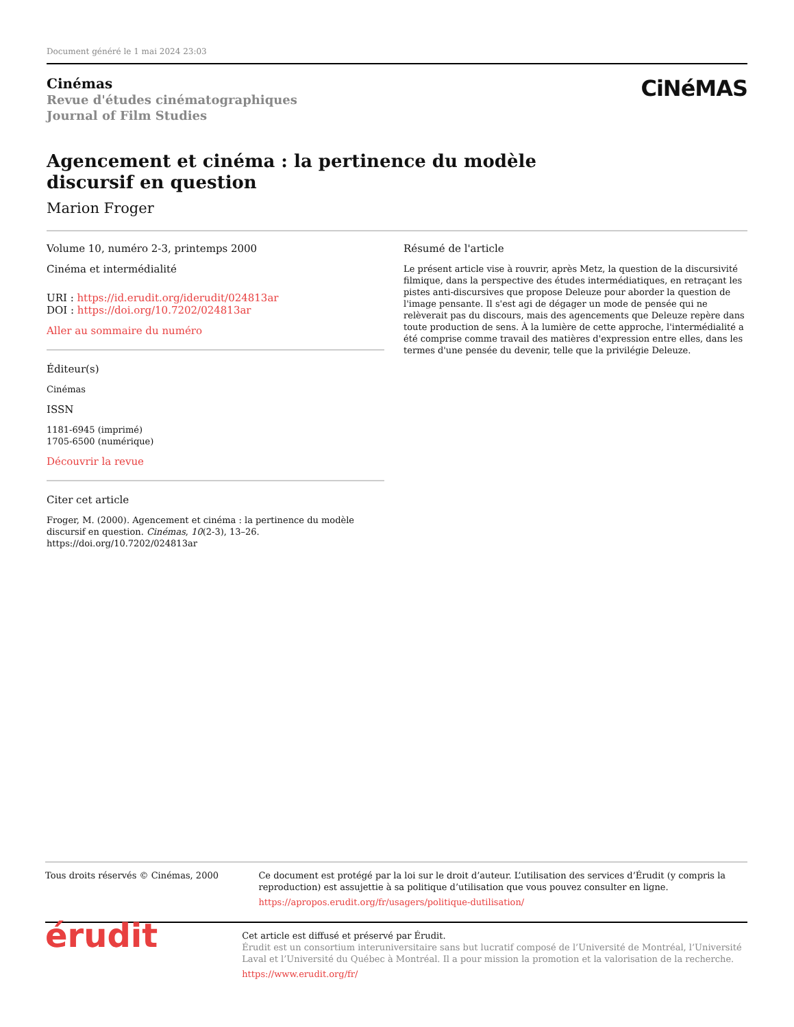Document généré le 1 mai 2024 23:03
Cinémas
Revue d'études cinématographiques
Journal of Film Studies
CiNéMAS
Agencement et cinéma : la pertinence du modèle discursif en question
Marion Froger
Volume 10, numéro 2-3, printemps 2000
Cinéma et intermédialité
URI : https://id.erudit.org/iderudit/024813ar
DOI : https://doi.org/10.7202/024813ar
Aller au sommaire du numéro
Éditeur(s)
Cinémas
ISSN
1181-6945 (imprimé)
1705-6500 (numérique)
Découvrir la revue
Citer cet article
Froger, M. (2000). Agencement et cinéma : la pertinence du modèle discursif en question. Cinémas, 10(2-3), 13–26. https://doi.org/10.7202/024813ar
Résumé de l'article
Le présent article vise à rouvrir, après Metz, la question de la discursivité filmique, dans la perspective des études intermédiatiques, en retraçant les pistes anti-discursives que propose Deleuze pour aborder la question de l'image pensante. Il s'est agi de dégager un mode de pensée qui ne relèverait pas du discours, mais des agencements que Deleuze repère dans toute production de sens. À la lumière de cette approche, l'intermédialité a été comprise comme travail des matières d'expression entre elles, dans les termes d'une pensée du devenir, telle que la privilégie Deleuze.
Tous droits réservés © Cinémas, 2000 Ce document est protégé par la loi sur le droit d’auteur. L’utilisation des services d’Érudit (y compris la reproduction) est assujettie à sa politique d’utilisation que vous pouvez consulter en ligne.
https://apropos.erudit.org/fr/usagers/politique-dutilisation/
érudit
Cet article est diffusé et préservé par Érudit.
Érudit est un consortium interuniversitaire sans but lucratif composé de l’Université de Montréal, l’Université Laval et l’Université du Québec à Montréal. Il a pour mission la promotion et la valorisation de la recherche.
https://www.erudit.org/fr/